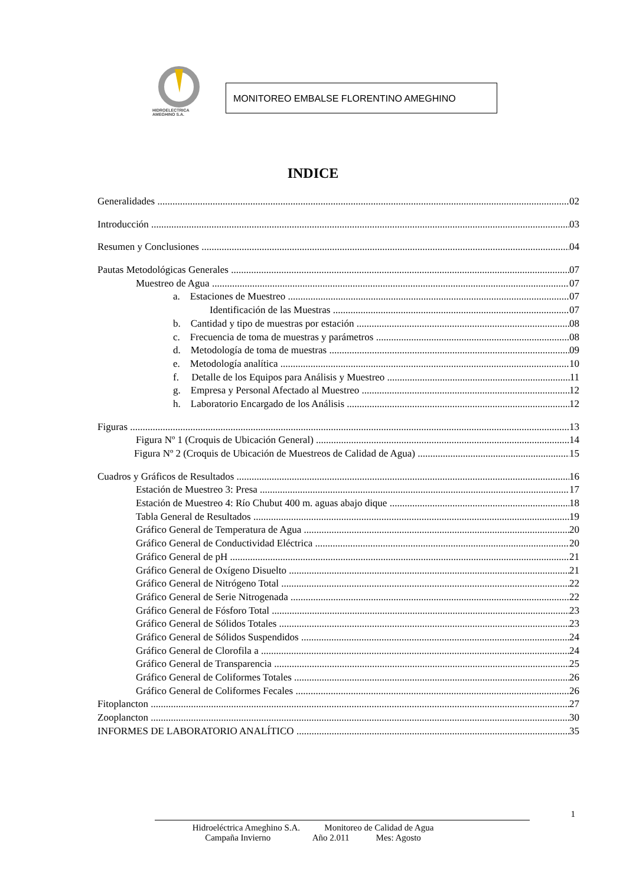HIDROELECTRICA
AMEGHINO S.A.
MONITOREO EMBALSE FLORENTINO AMEGHINO
INDICE
Generalidades 02
Introducción 03
Resumen y Conclusiones 04
Pautas Metodológicas Generales 07
Muestreo de Agua 07
a. Estaciones de Muestreo 07
Identificación de las Muestras 07
b. Cantidad y tipo de muestras por estación 08
c. Frecuencia de toma de muestras y parámetros 08
d. Metodología de toma de muestras 09
e. Metodología analítica 10
f. Detalle de los Equipos para Análisis y Muestreo 11
g. Empresa y Personal Afectado al Muestreo 12
h. Laboratorio Encargado de los Análisis 12
Figuras 13
Figura Nº 1 (Croquis de Ubicación General) 14
Figura Nº 2 (Croquis de Ubicación de Muestreos de Calidad de Agua) 15
Cuadros y Gráficos de Resultados 16
Estación de Muestreo 3: Presa 17
Estación de Muestreo 4: Río Chubut 400 m. aguas abajo dique 18
Tabla General de Resultados 19
Gráfico General de Temperatura de Agua 20
Gráfico General de Conductividad Eléctrica 20
Gráfico General de pH 21
Gráfico General de Oxígeno Disuelto 21
Gráfico General de Nitrógeno Total 22
Gráfico General de Serie Nitrogenada 22
Gráfico General de Fósforo Total 23
Gráfico General de Sólidos Totales 23
Gráfico General de Sólidos Suspendidos 24
Gráfico General de Clorofila a 24
Gráfico General de Transparencia 25
Gráfico General de Coliformes Totales 26
Gráfico General de Coliformes Fecales 26
Fitoplancton 27
Zooplancton 30
INFORMES DE LABORATORIO ANALÍTICO 35
1
Hidroeléctrica Ameghino S.A. Monitoreo de Calidad de Agua
Campaña Invierno Año 2.011 Mes: Agosto